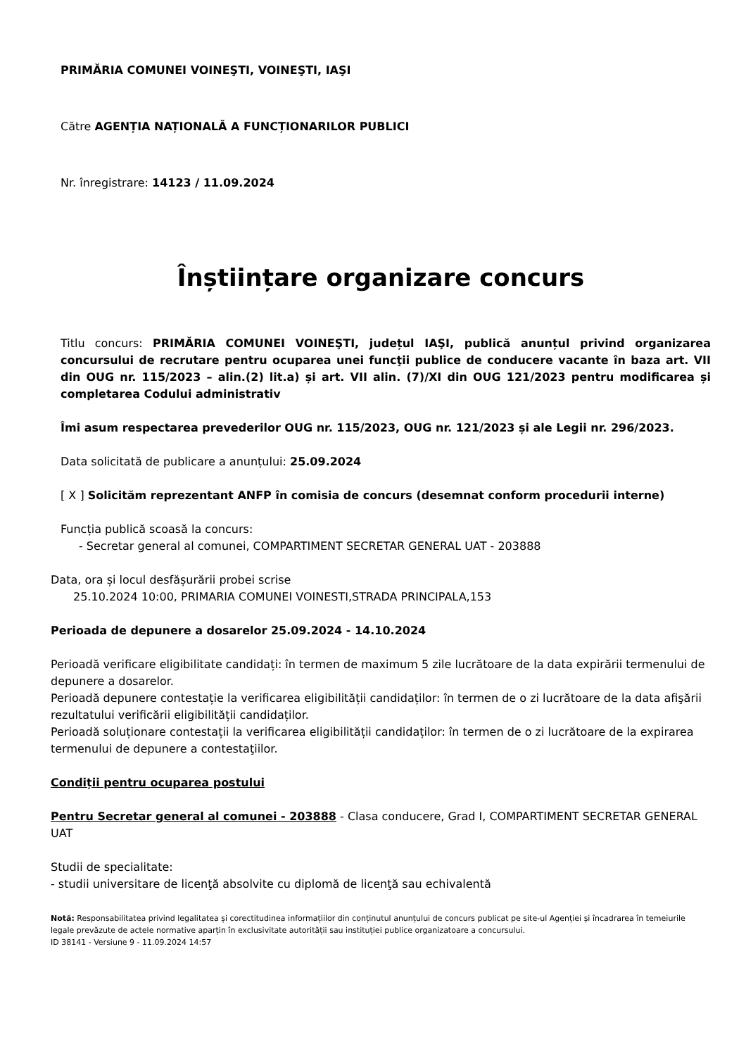PRIMĂRIA COMUNEI VOINEŞTI, VOINEŞTI, IAŞI
Către AGENȚIA NAȚIONALĂ A FUNCȚIONARILOR PUBLICI
Nr. înregistrare: 14123 / 11.09.2024
Înștiințare organizare concurs
Titlu concurs: PRIMĂRIA COMUNEI VOINEŞTI, județul IAŞI, publică anunțul privind organizarea concursului de recrutare pentru ocuparea unei funcţii publice de conducere vacante în baza art. VII din OUG nr. 115/2023 – alin.(2) lit.a) și art. VII alin. (7)/XI din OUG 121/2023 pentru modificarea și completarea Codului administrativ
Îmi asum respectarea prevederilor OUG nr. 115/2023, OUG nr. 121/2023 și ale Legii nr. 296/2023.
Data solicitată de publicare a anunțului: 25.09.2024
[ X ] Solicităm reprezentant ANFP în comisia de concurs (desemnat conform procedurii interne)
Funcția publică scoasă la concurs:
- Secretar general al comunei, COMPARTIMENT SECRETAR GENERAL UAT - 203888
Data, ora și locul desfășurării probei scrise
25.10.2024 10:00, PRIMARIA COMUNEI VOINESTI,STRADA PRINCIPALA,153
Perioada de depunere a dosarelor 25.09.2024 - 14.10.2024
Perioadă verificare eligibilitate candidați: în termen de maximum 5 zile lucrătoare de la data expirării termenului de depunere a dosarelor.
Perioadă depunere contestație la verificarea eligibilității candidaților: în termen de o zi lucrătoare de la data afişării rezultatului verificării eligibilității candidaților.
Perioadă soluționare contestații la verificarea eligibilității candidaților: în termen de o zi lucrătoare de la expirarea termenului de depunere a contestaţiilor.
Condiții pentru ocuparea postului
Pentru Secretar general al comunei - 203888 - Clasa conducere, Grad I, COMPARTIMENT SECRETAR GENERAL UAT
Studii de specialitate:
- studii universitare de licenţă absolvite cu diplomă de licenţă sau echivalentă
Notă: Responsabilitatea privind legalitatea și corectitudinea informațiilor din conținutul anunțului de concurs publicat pe site-ul Agenției și încadrarea în temeiurile legale prevăzute de actele normative aparțin în exclusivitate autorității sau instituției publice organizatoare a concursului.
ID 38141 - Versiune 9 - 11.09.2024 14:57